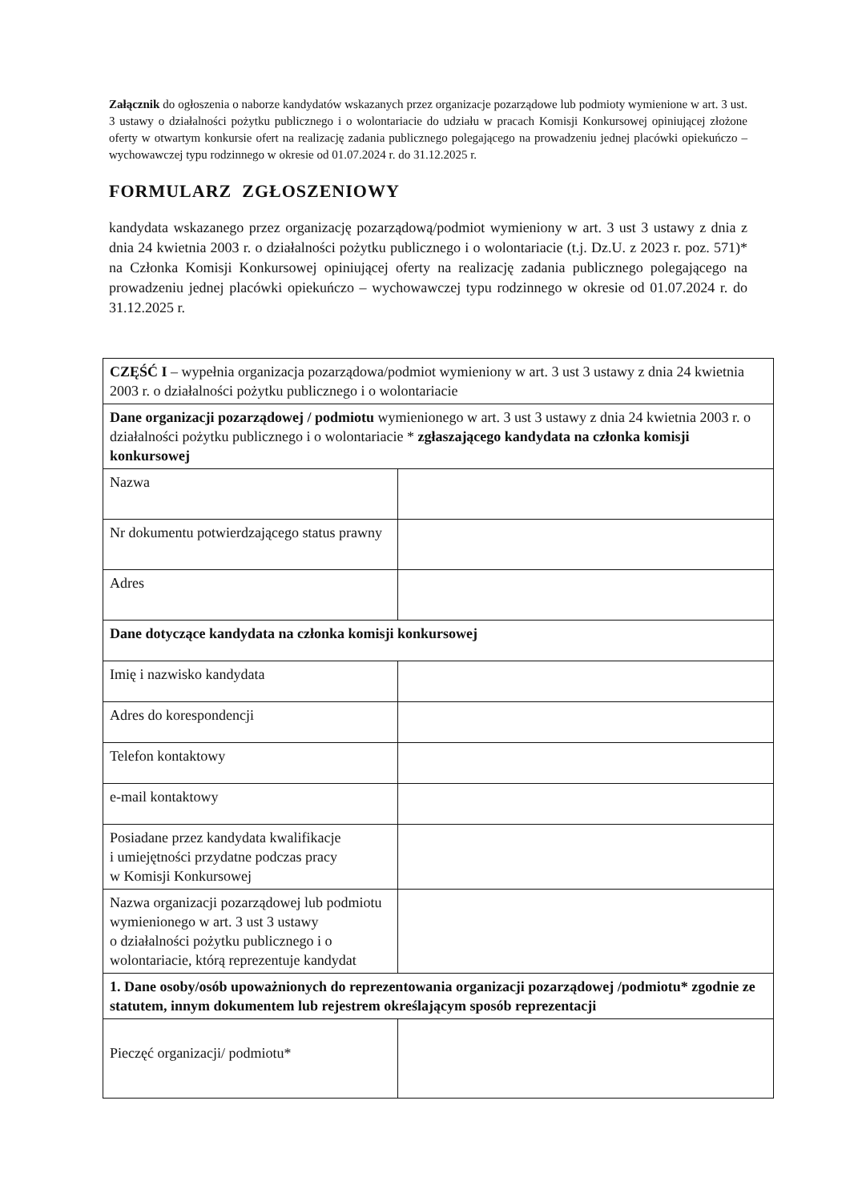Załącznik do ogłoszenia o naborze kandydatów wskazanych przez organizacje pozarządowe lub podmioty wymienione w art. 3 ust. 3 ustawy o działalności pożytku publicznego i o wolontariacie do udziału w pracach Komisji Konkursowej opiniującej złożone oferty w otwartym konkursie ofert na realizację zadania publicznego polegającego na prowadzeniu jednej placówki opiekuńczo – wychowawczej typu rodzinnego w okresie od 01.07.2024 r. do 31.12.2025 r.
FORMULARZ ZGŁOSZENIOWY
kandydata wskazanego przez organizację pozarządową/podmiot wymieniony w art. 3 ust 3 ustawy z dnia z dnia 24 kwietnia 2003 r. o działalności pożytku publicznego i o wolontariacie (t.j. Dz.U. z 2023 r. poz. 571)* na Członka Komisji Konkursowej opiniującej oferty na realizację zadania publicznego polegającego na prowadzeniu jednej placówki opiekuńczo – wychowawczej typu rodzinnego w okresie od 01.07.2024 r. do 31.12.2025 r.
| CZĘŚĆ I – wypełnia organizacja pozarządowa/podmiot wymieniony w art. 3 ust 3 ustawy z dnia 24 kwietnia 2003 r. o działalności pożytku publicznego i o wolontariacie | |
| Dane organizacji pozarządowej / podmiotu wymienionego w art. 3 ust 3 ustawy z dnia 24 kwietnia 2003 r. o działalności pożytku publicznego i o wolontariacie * zgłaszającego kandydata na członka komisji konkursowej | |
| Nazwa | |
| Nr dokumentu potwierdzającego status prawny | |
| Adres | |
| Dane dotyczące kandydata na członka komisji konkursowej | |
| Imię i nazwisko kandydata | |
| Adres do korespondencji | |
| Telefon kontaktowy | |
| e-mail kontaktowy | |
| Posiadane przez kandydata kwalifikacje i umiejętności przydatne podczas pracy w Komisji Konkursowej | |
| Nazwa organizacji pozarządowej lub podmiotu wymienionego w art. 3 ust 3 ustawy o działalności pożytku publicznego i o wolontariacie, którą reprezentuje kandydat | |
| 1. Dane osoby/osób upoważnionych do reprezentowania organizacji pozarządowej /podmiotu* zgodnie ze statutem, innym dokumentem lub rejestrem określającym sposób reprezentacji | |
| Pieczęć organizacji/ podmiotu* | |